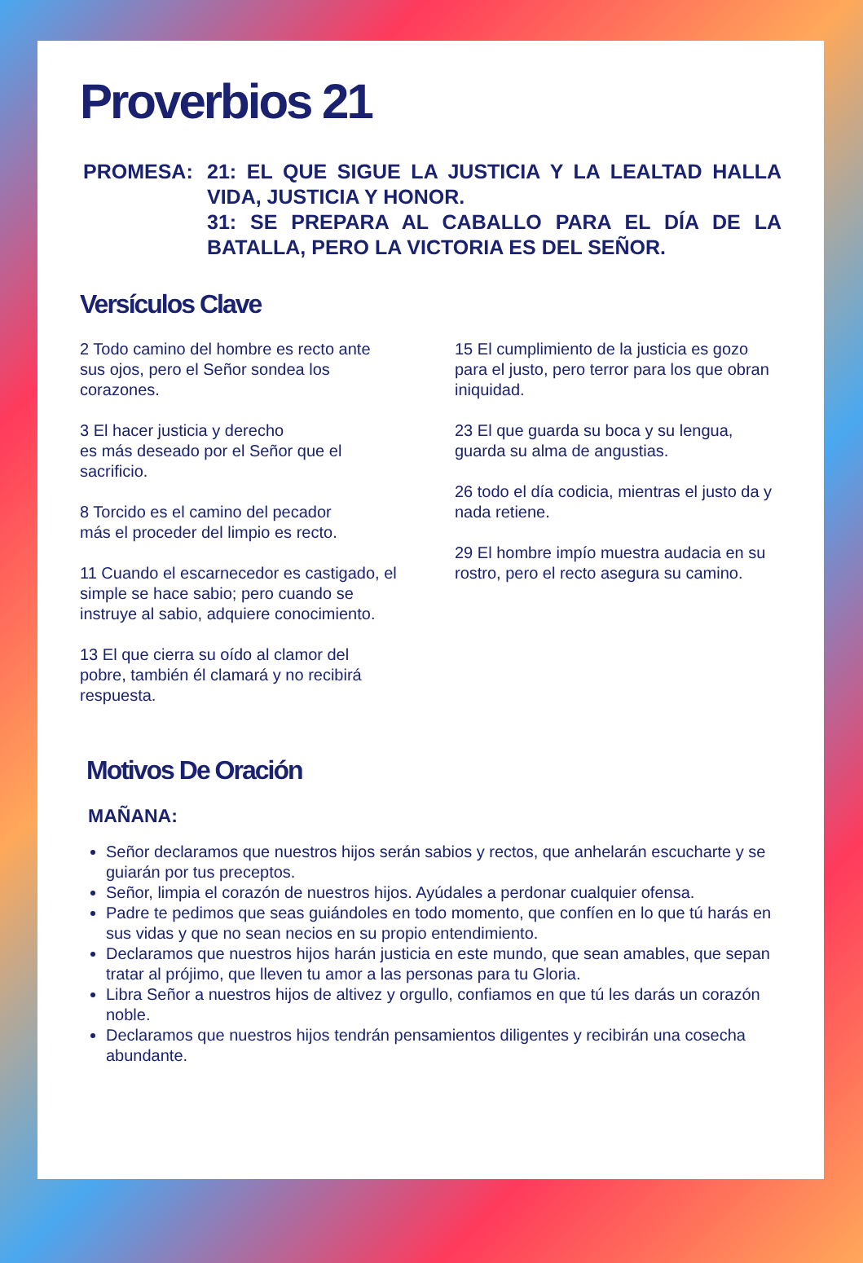Proverbios 21
PROMESA: 21: EL QUE SIGUE LA JUSTICIA Y LA LEALTAD HALLA VIDA, JUSTICIA Y HONOR.
31: SE PREPARA AL CABALLO PARA EL DÍA DE LA BATALLA, PERO LA VICTORIA ES DEL SEÑOR.
Versículos Clave
2 Todo camino del hombre es recto ante sus ojos, pero el Señor sondea los corazones.
3 El hacer justicia y derecho
es más deseado por el Señor que el sacrificio.
8 Torcido es el camino del pecador
más el proceder del limpio es recto.
11 Cuando el escarnecedor es castigado, el simple se hace sabio; pero cuando se instruye al sabio, adquiere conocimiento.
13 El que cierra su oído al clamor del pobre, también él clamará y no recibirá respuesta.
15 El cumplimiento de la justicia es gozo para el justo, pero terror para los que obran iniquidad.
23 El que guarda su boca y su lengua, guarda su alma de angustias.
26 todo el día codicia, mientras el justo da y nada retiene.
29 El hombre impío muestra audacia en su rostro, pero el recto asegura su camino.
Motivos De Oración
MAÑANA:
Señor declaramos que nuestros hijos serán sabios y rectos, que anhelarán escucharte y se guiarán por tus preceptos.
Señor, limpia el corazón de nuestros hijos. Ayúdales a perdonar cualquier ofensa.
Padre te pedimos que seas guiándoles en todo momento, que confíen en lo que tú harás en sus vidas y que no sean necios en su propio entendimiento.
Declaramos que nuestros hijos harán justicia en este mundo, que sean amables, que sepan tratar al prójimo, que lleven tu amor a las personas para tu Gloria.
Libra Señor a nuestros hijos de altivez y orgullo, confiamos en que tú les darás un corazón noble.
Declaramos que nuestros hijos tendrán pensamientos diligentes y recibirán una cosecha abundante.